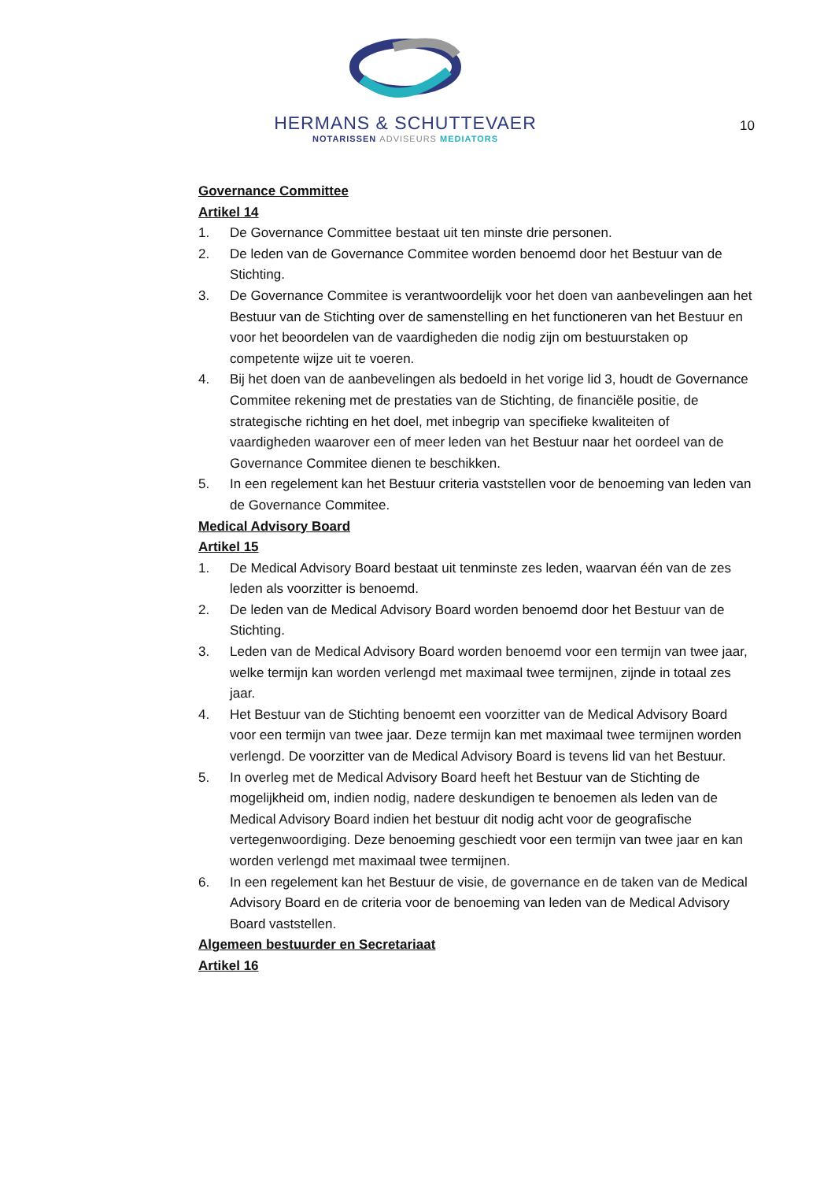HERMANS & SCHUTTEVAER
NOTARISSEN ADVISEURS MEDIATORS
10
Governance Committee
Artikel 14
1. De Governance Committee bestaat uit ten minste drie personen.
2. De leden van de Governance Commitee worden benoemd door het Bestuur van de Stichting.
3. De Governance Commitee is verantwoordelijk voor het doen van aanbevelingen aan het Bestuur van de Stichting over de samenstelling en het functioneren van het Bestuur en voor het beoordelen van de vaardigheden die nodig zijn om bestuurstaken op competente wijze uit te voeren.
4. Bij het doen van de aanbevelingen als bedoeld in het vorige lid 3, houdt de Governance Commitee rekening met de prestaties van de Stichting, de financiële positie, de strategische richting en het doel, met inbegrip van specifieke kwaliteiten of vaardigheden waarover een of meer leden van het Bestuur naar het oordeel van de Governance Commitee dienen te beschikken.
5. In een regelement kan het Bestuur criteria vaststellen voor de benoeming van leden van de Governance Commitee.
Medical Advisory Board
Artikel 15
1. De Medical Advisory Board bestaat uit tenminste zes leden, waarvan één van de zes leden als voorzitter is benoemd.
2. De leden van de Medical Advisory Board worden benoemd door het Bestuur van de Stichting.
3. Leden van de Medical Advisory Board worden benoemd voor een termijn van twee jaar, welke termijn kan worden verlengd met maximaal twee termijnen, zijnde in totaal zes jaar.
4. Het Bestuur van de Stichting benoemt een voorzitter van de Medical Advisory Board voor een termijn van twee jaar. Deze termijn kan met maximaal twee termijnen worden verlengd. De voorzitter van de Medical Advisory Board is tevens lid van het Bestuur.
5. In overleg met de Medical Advisory Board heeft het Bestuur van de Stichting de mogelijkheid om, indien nodig, nadere deskundigen te benoemen als leden van de Medical Advisory Board indien het bestuur dit nodig acht voor de geografische vertegenwoordiging. Deze benoeming geschiedt voor een termijn van twee jaar en kan worden verlengd met maximaal twee termijnen.
6. In een regelement kan het Bestuur de visie, de governance en de taken van de Medical Advisory Board en de criteria voor de benoeming van leden van de Medical Advisory Board vaststellen.
Algemeen bestuurder en Secretariaat
Artikel 16